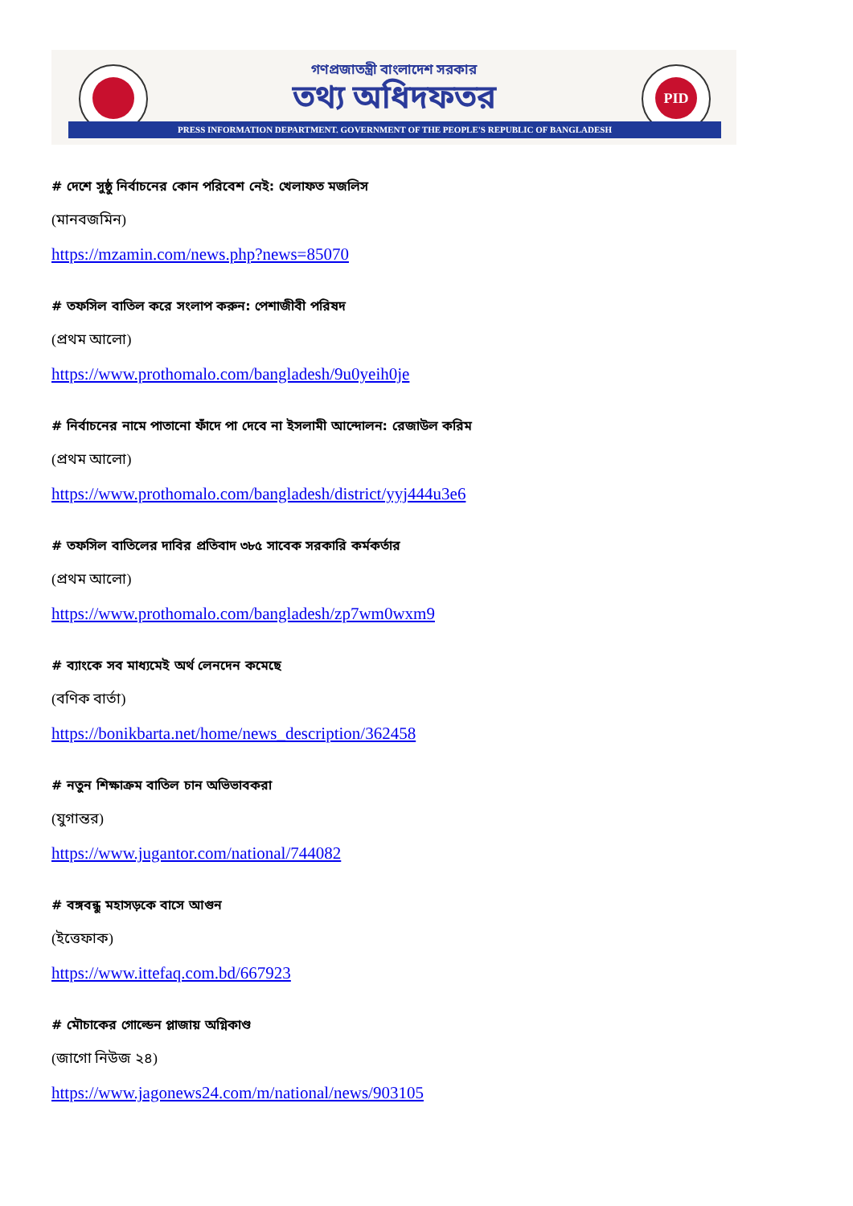PID
গণপ্রজাতন্ত্রী বাংলাদেশ সরকার
তথ্য অধিদফতর
PRESS INFORMATION DEPARTMENT. GOVERNMENT OF THE PEOPLE'S REPUBLIC OF BANGLADESH
# দেশে সুষ্ঠু নির্বাচনের কোন পরিবেশ নেই: খেলাফত মজলিস
(মানবজমিন)
https://mzamin.com/news.php?news=85070
# তফসিল বাতিল করে সংলাপ করুন: পেশাজীবী পরিষদ
(প্রথম আলো)
https://www.prothomalo.com/bangladesh/9u0yeih0je
# নির্বাচনের নামে পাতানো ফাঁদে পা দেবে না ইসলামী আন্দোলন: রেজাউল করিম
(প্রথম আলো)
https://www.prothomalo.com/bangladesh/district/yyj444u3e6
# তফসিল বাতিলের দাবির প্রতিবাদ ৩৮৫ সাবেক সরকারি কর্মকর্তার
(প্রথম আলো)
https://www.prothomalo.com/bangladesh/zp7wm0wxm9
# ব্যাংকে সব মাধ্যমেই অর্থ লেনদেন কমেছে
(বণিক বার্তা)
https://bonikbarta.net/home/news_description/362458
# নতুন শিক্ষাক্রম বাতিল চান অভিভাবকরা
(যুগান্তর)
https://www.jugantor.com/national/744082
# বঙ্গবন্ধু মহাসড়কে বাসে আগুন
(ইত্তেফাক)
https://www.ittefaq.com.bd/667923
# মৌচাকের গোল্ডেন প্লাজায় অগ্নিকাণ্ড
(জাগো নিউজ ২৪)
https://www.jagonews24.com/m/national/news/903105